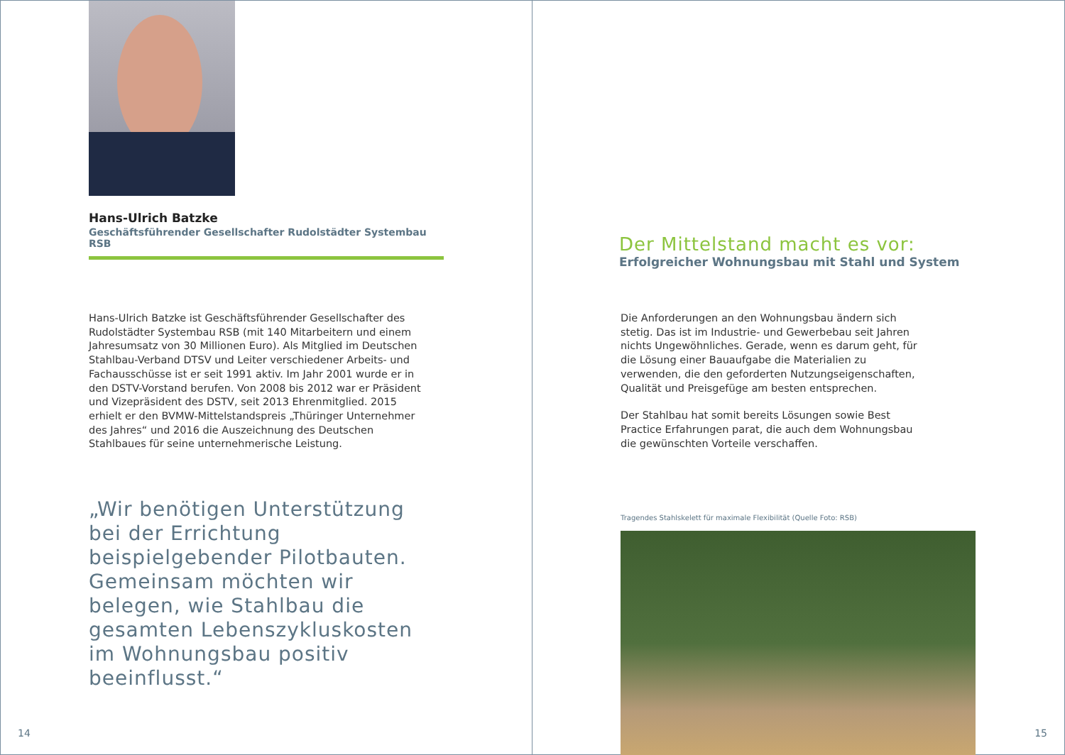Hans-Ulrich Batzke
Geschäftsführender Gesellschafter Rudolstädter Systembau RSB
Hans-Ulrich Batzke ist Geschäftsführender Gesellschafter des Rudolstädter Systembau RSB (mit 140 Mitarbeitern und einem Jahresumsatz von 30 Millionen Euro). Als Mitglied im Deutschen Stahlbau-Verband DTSV und Leiter verschiedener Arbeits- und Fachausschüsse ist er seit 1991 aktiv. Im Jahr 2001 wurde er in den DSTV-Vorstand berufen. Von 2008 bis 2012 war er Präsident und Vizepräsident des DSTV, seit 2013 Ehrenmitglied. 2015 erhielt er den BVMW-Mittelstandspreis „Thüringer Unternehmer des Jahres“ und 2016 die Auszeichnung des Deutschen Stahlbaues für seine unternehmerische Leistung.
„Wir benötigen Unterstützung bei der Errichtung beispielgebender Pilotbauten. Gemeinsam möchten wir belegen, wie Stahlbau die gesamten Lebenszykluskosten im Wohnungsbau positiv beeinflusst.“
14
Der Mittelstand macht es vor:
Erfolgreicher Wohnungsbau mit Stahl und System
Die Anforderungen an den Wohnungsbau ändern sich stetig. Das ist im Industrie- und Gewerbebau seit Jahren nichts Ungewöhnliches. Gerade, wenn es darum geht, für die Lösung einer Bauaufgabe die Materialien zu verwenden, die den geforderten Nutzungseigenschaften, Qualität und Preisgefüge am besten entsprechen.
Der Stahlbau hat somit bereits Lösungen sowie Best Practice Erfahrungen parat, die auch dem Wohnungsbau die gewünschten Vorteile verschaffen.
Tragendes Stahlskelett für maximale Flexibilität (Quelle Foto: RSB)
15